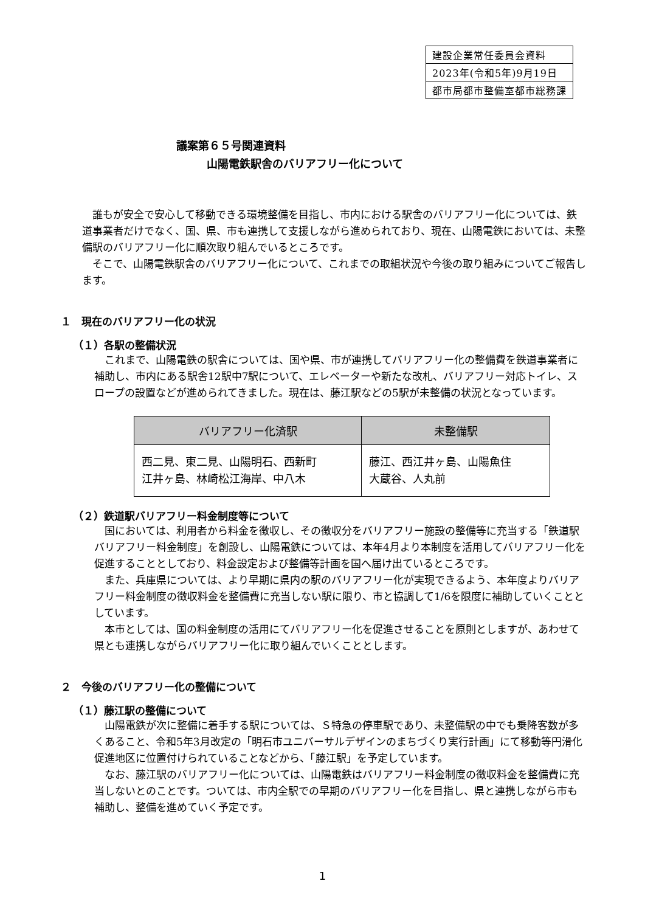| 建設企業常任委員会資料 |
| 2023年(令和5年)9月19日 |
| 都市局都市整備室都市総務課 |
議案第６５号関連資料
山陽電鉄駅舎のバリアフリー化について
誰もが安全で安心して移動できる環境整備を目指し、市内における駅舎のバリアフリー化については、鉄道事業者だけでなく、国、県、市も連携して支援しながら進められており、現在、山陽電鉄においては、未整備駅のバリアフリー化に順次取り組んでいるところです。
そこで、山陽電鉄駅舎のバリアフリー化について、これまでの取組状況や今後の取り組みについてご報告します。
１　現在のバリアフリー化の状況
（１）各駅の整備状況
これまで、山陽電鉄の駅舎については、国や県、市が連携してバリアフリー化の整備費を鉄道事業者に補助し、市内にある駅舎12駅中7駅について、エレベーターや新たな改札、バリアフリー対応トイレ、スロープの設置などが進められてきました。現在は、藤江駅などの5駅が未整備の状況となっています。
| バリアフリー化済駅 | 未整備駅 |
| --- | --- |
| 西二見、東二見、山陽明石、西新町 江井ヶ島、林崎松江海岸、中八木 | 藤江、西江井ヶ島、山陽魚住 大蔵谷、人丸前 |
（２）鉄道駅バリアフリー料金制度等について
国においては、利用者から料金を徴収し、その徴収分をバリアフリー施設の整備等に充当する「鉄道駅バリアフリー料金制度」を創設し、山陽電鉄については、本年4月より本制度を活用してバリアフリー化を促進することとしており、料金設定および整備等計画を国へ届け出ているところです。
また、兵庫県については、より早期に県内の駅のバリアフリー化が実現できるよう、本年度よりバリアフリー料金制度の徴収料金を整備費に充当しない駅に限り、市と協調して1/6を限度に補助していくこととしています。
本市としては、国の料金制度の活用にてバリアフリー化を促進させることを原則としますが、あわせて県とも連携しながらバリアフリー化に取り組んでいくこととします。
２　今後のバリアフリー化の整備について
（１）藤江駅の整備について
山陽電鉄が次に整備に着手する駅については、Ｓ特急の停車駅であり、未整備駅の中でも乗降客数が多くあること、令和5年3月改定の「明石市ユニバーサルデザインのまちづくり実行計画」にて移動等円滑化促進地区に位置付けられていることなどから、「藤江駅」を予定しています。
なお、藤江駅のバリアフリー化については、山陽電鉄はバリアフリー料金制度の徴収料金を整備費に充当しないとのことです。ついては、市内全駅での早期のバリアフリー化を目指し、県と連携しながら市も補助し、整備を進めていく予定です。
1